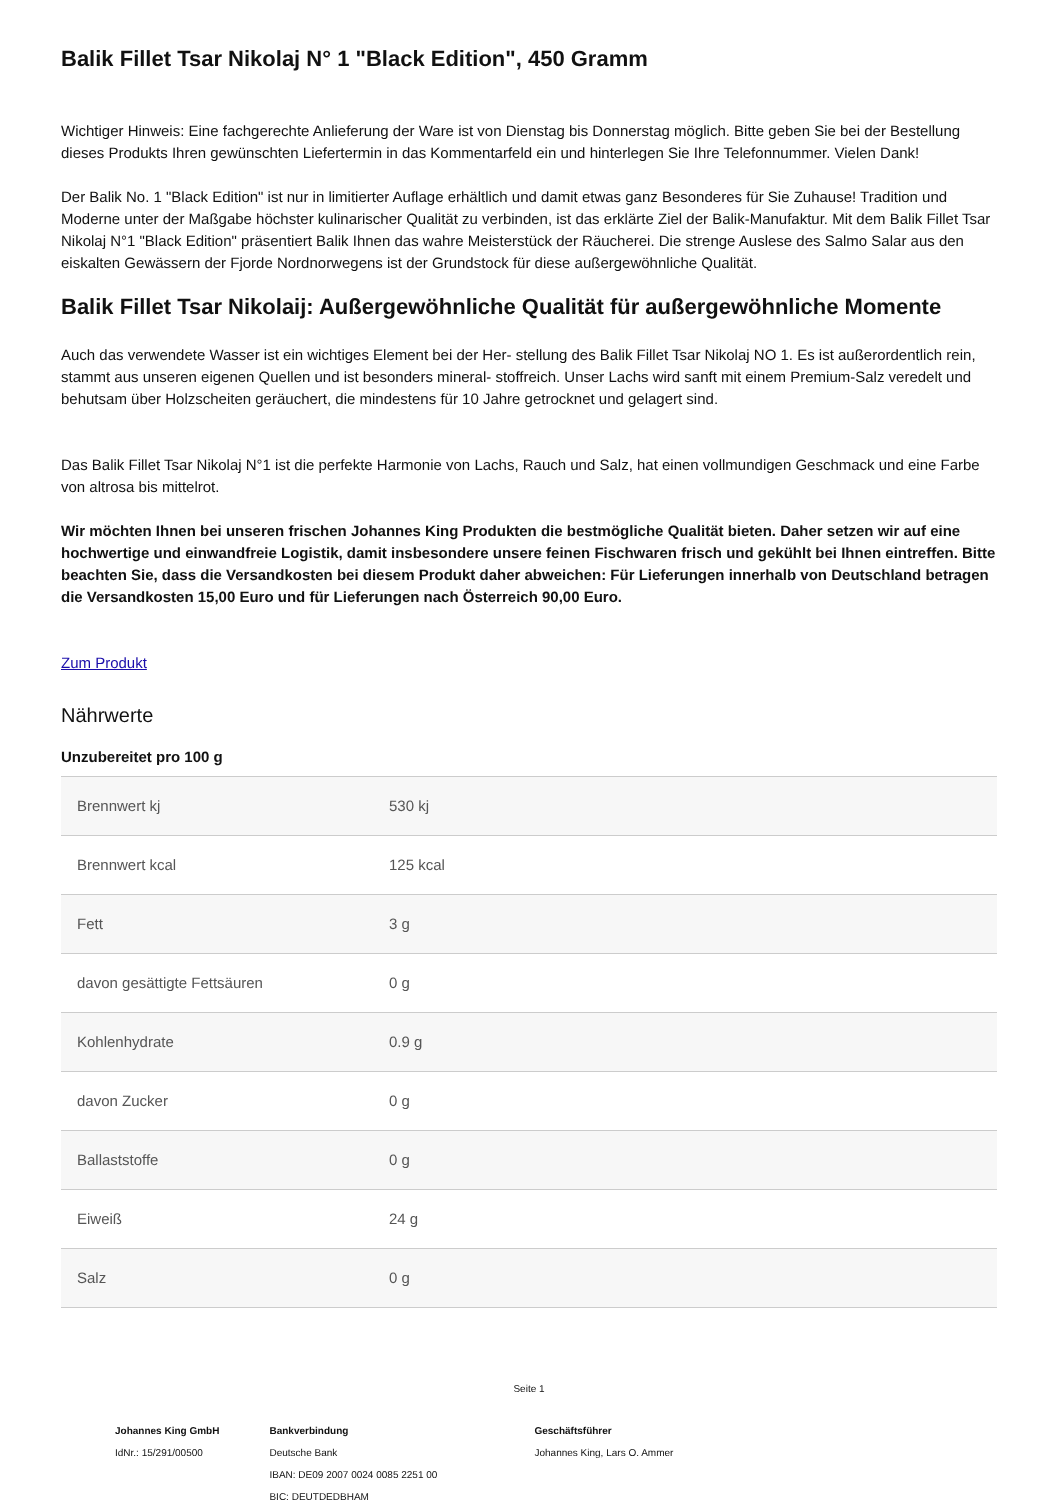Balik Fillet Tsar Nikolaj N° 1 "Black Edition", 450 Gramm
Wichtiger Hinweis: Eine fachgerechte Anlieferung der Ware ist von Dienstag bis Donnerstag möglich. Bitte geben Sie bei der Bestellung dieses Produkts Ihren gewünschten Liefertermin in das Kommentarfeld ein und hinterlegen Sie Ihre Telefonnummer. Vielen Dank!
Der Balik No. 1 "Black Edition" ist nur in limitierter Auflage erhältlich und damit etwas ganz Besonderes für Sie Zuhause! Tradition und Moderne unter der Maßgabe höchster kulinarischer Qualität zu verbinden, ist das erklärte Ziel der Balik-Manufaktur. Mit dem Balik Fillet Tsar Nikolaj N°1 "Black Edition" präsentiert Balik Ihnen das wahre Meisterstück der Räucherei. Die strenge Auslese des Salmo Salar aus den eiskalten Gewässern der Fjorde Nordnorwegens ist der Grundstock für diese außergewöhnliche Qualität.
Balik Fillet Tsar Nikolaij: Außergewöhnliche Qualität für außergewöhnliche Momente
Auch das verwendete Wasser ist ein wichtiges Element bei der Her- stellung des Balik Fillet Tsar Nikolaj NO 1. Es ist außerordentlich rein, stammt aus unseren eigenen Quellen und ist besonders mineral- stoffreich. Unser Lachs wird sanft mit einem Premium-Salz veredelt und behutsam über Holzscheiten geräuchert, die mindestens für 10 Jahre getrocknet und gelagert sind.
Das Balik Fillet Tsar Nikolaj N°1 ist die perfekte Harmonie von Lachs, Rauch und Salz, hat einen vollmundigen Geschmack und eine Farbe von altrosa bis mittelrot.
Wir möchten Ihnen bei unseren frischen Johannes King Produkten die bestmögliche Qualität bieten. Daher setzen wir auf eine hochwertige und einwandfreie Logistik, damit insbesondere unsere feinen Fischwaren frisch und gekühlt bei Ihnen eintreffen. Bitte beachten Sie, dass die Versandkosten bei diesem Produkt daher abweichen: Für Lieferungen innerhalb von Deutschland betragen die Versandkosten 15,00 Euro und für Lieferungen nach Österreich 90,00 Euro.
Zum Produkt
Nährwerte
Unzubereitet pro 100 g
| Brennwert kj | 530 kj |
| Brennwert kcal | 125 kcal |
| Fett | 3 g |
| davon gesättigte Fettsäuren | 0 g |
| Kohlenhydrate | 0.9 g |
| davon Zucker | 0 g |
| Ballaststoffe | 0 g |
| Eiweiß | 24 g |
| Salz | 0 g |
Seite 1
Johannes King GmbH
IdNr.: 15/291/00500
Bankverbindung
Deutsche Bank
IBAN: DE09 2007 0024 0085 2251 00
BIC: DEUTDEDBHAM
Geschäftsführer
Johannes King, Lars O. Ammer